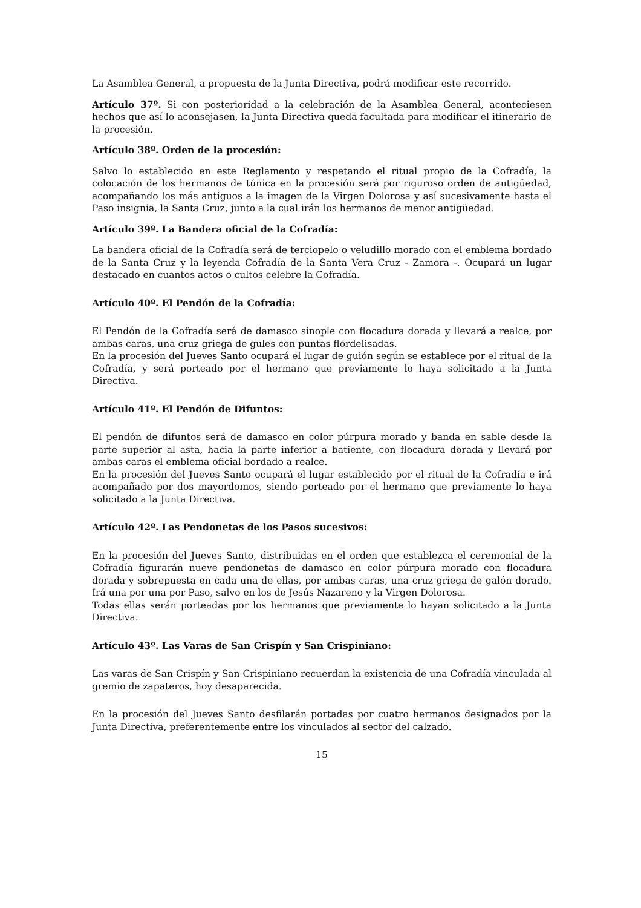La Asamblea General, a propuesta de la Junta Directiva, podrá modificar este recorrido.
Artículo 37º. Si con posterioridad a la celebración de la Asamblea General, aconteciesen hechos que así lo aconsejasen, la Junta Directiva queda facultada para modificar el itinerario de la procesión.
Artículo 38º. Orden de la procesión:
Salvo lo establecido en este Reglamento y respetando el ritual propio de la Cofradía, la colocación de los hermanos de túnica en la procesión será por riguroso orden de antigüedad, acompañando los más antiguos a la imagen de la Virgen Dolorosa y así sucesivamente hasta el Paso insignia, la Santa Cruz, junto a la cual irán los hermanos de menor antigüedad.
Artículo 39º. La Bandera oficial de la Cofradía:
La bandera oficial de la Cofradía será de terciopelo o veludillo morado con el emblema bordado de la Santa Cruz y la leyenda Cofradía de la Santa Vera Cruz - Zamora -. Ocupará un lugar destacado en cuantos actos o cultos celebre la Cofradía.
Artículo 40º. El Pendón de la Cofradía:
El Pendón de la Cofradía será de damasco sinople con flocadura dorada y llevará a realce, por ambas caras, una cruz griega de gules con puntas flordelisadas.
En la procesión del Jueves Santo ocupará el lugar de guión según se establece por el ritual de la Cofradía, y será porteado por el hermano que previamente lo haya solicitado a la Junta Directiva.
Artículo 41º. El Pendón de Difuntos:
El pendón de difuntos será de damasco en color púrpura morado y banda en sable desde la parte superior al asta, hacia la parte inferior a batiente, con flocadura dorada y llevará por ambas caras el emblema oficial bordado a realce.
En la procesión del Jueves Santo ocupará el lugar establecido por el ritual de la Cofradía e irá acompañado por dos mayordomos, siendo porteado por el hermano que previamente lo haya solicitado a la Junta Directiva.
Artículo 42º. Las Pendonetas de los Pasos sucesivos:
En la procesión del Jueves Santo, distribuidas en el orden que establezca el ceremonial de la Cofradía figurarán nueve pendonetas de damasco en color púrpura morado con flocadura dorada y sobrepuesta en cada una de ellas, por ambas caras, una cruz griega de galón dorado. Irá una por una por Paso, salvo en los de Jesús Nazareno y la Virgen Dolorosa.
Todas ellas serán porteadas por los hermanos que previamente lo hayan solicitado a la Junta Directiva.
Artículo 43º. Las Varas de San Crispín y San Crispiniano:
Las varas de San Crispín y San Crispiniano recuerdan la existencia de una Cofradía vinculada al gremio de zapateros, hoy desaparecida.
En la procesión del Jueves Santo desfilarán portadas por cuatro hermanos designados por la Junta Directiva, preferentemente entre los vinculados al sector del calzado.
15